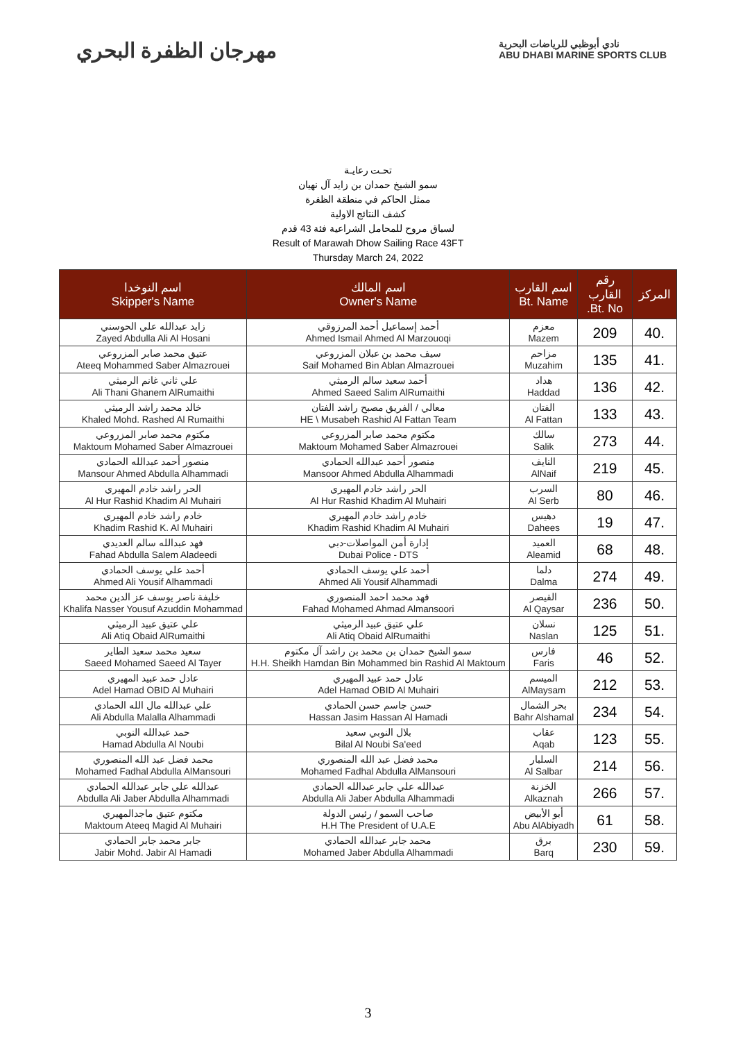مهرجان الظفرة البحري
نادي أبوظبي للرياضات البحرية
ABU DHABI MARINE SPORTS CLUB
تحـت رعايـة
سمو الشيخ حمدان بن زايد آل نهيان
ممثل الحاكم في منطقة الظفرة
كشف النتائج الاولية
لسباق مروح للمحامل الشراعية فئة 43 قدم
Result of Marawah Dhow Sailing Race 43FT
Thursday March 24, 2022
| المركز | رقم القارب Bt. No. | اسم القارب Bt. Name | اسم المالك Owner's Name | اسم النوخدا Skipper's Name |
| --- | --- | --- | --- | --- |
| 40. | 209 | معزم Mazem | أحمد إسماعيل أحمد المرزوقي Ahmed Ismail Ahmed Al Marzouoqi | زايد عبدالله علي الحوسني Zayed Abdulla Ali Al Hosani |
| 41. | 135 | مزاحم Muzahim | سيف محمد بن عبلان المزروعي Saif Mohamed Bin Ablan Almazrouei | عتيق محمد صابر المزروعي Ateeq Mohammed Saber Almazrouei |
| 42. | 136 | هداد Haddad | أحمد سعيد سالم الرميثي Ahmed Saeed Salim AlRumaithi | علي ثاني غانم الرميثي Ali Thani Ghanem AlRumaithi |
| 43. | 133 | الفتان Al Fattan | معالي / الفريق مصبح راشد الفتان HE \ Musabeh Rashid Al Fattan Team | خالد محمد راشد الرميثي Khaled Mohd. Rashed Al Rumaithi |
| 44. | 273 | سالك Salik | مكتوم محمد صابر المزروعي Maktoum Mohamed Saber Almazrouei | مكتوم محمد صابر المزروعي Maktoum Mohamed Saber Almazrouei |
| 45. | 219 | النايف AlNaif | منصور أحمد عبدالله الحمادي Mansoor Ahmed Abdulla Alhammadi | منصور أحمد عبدالله الحمادي Mansour Ahmed Abdulla Alhammadi |
| 46. | 80 | السرب Al Serb | الحر راشد خادم المهيري Al Hur Rashid Khadim Al Muhairi | الحر راشد خادم المهيري Al Hur Rashid Khadim Al Muhairi |
| 47. | 19 | دهيس Dahees | خادم راشد خادم المهيري Khadim Rashid Khadim Al Muhairi | خادم راشد خادم المهيري Khadim Rashid K. Al Muhairi |
| 48. | 68 | العميد Aleamid | إدارة أمن المواصلات-دبي Dubai Police - DTS | فهد عبدالله سالم العديدي Fahad Abdulla Salem Aladeedi |
| 49. | 274 | دلما Dalma | أحمد علي يوسف الحمادي Ahmed Ali Yousif Alhammadi | أحمد علي يوسف الحمادي Ahmed Ali Yousif Alhammadi |
| 50. | 236 | القيصر Al Qaysar | فهد محمد احمد المنصوري Fahad Mohamed Ahmad Almansoori | خليفة ناصر يوسف عز الدين محمد Khalifa Nasser Yousuf Azuddin Mohammad |
| 51. | 125 | نسلان Naslan | علي عتيق عبيد الرميثي Ali Atiq Obaid AlRumaithi | علي عتيق عبيد الرميثي Ali Atiq Obaid AlRumaithi |
| 52. | 46 | فارس Faris | سمو الشيخ حمدان بن محمد بن راشد آل مكتوم H.H. Sheikh Hamdan Bin Mohammed bin Rashid Al Maktoum | سعيد محمد سعيد الطاير Saeed Mohamed Saeed Al Tayer |
| 53. | 212 | الميسم AlMaysam | عادل حمد عبيد المهيري Adel Hamad OBID Al Muhairi | عادل حمد عبيد المهيري Adel Hamad OBID Al Muhairi |
| 54. | 234 | بحر الشمال Bahr Alshamal | حسن جاسم حسن الحمادي Hassan Jasim Hassan Al Hamadi | علي عبدالله مال الله الحمادي Ali Abdulla Malalla Alhammadi |
| 55. | 123 | عقاب Aqab | بلال النوبي سعيد Bilal Al Noubi Sa'eed | حمد عبدالله النوبي Hamad Abdulla Al Noubi |
| 56. | 214 | السلبار Al Salbar | محمد فضل عبد الله المنصوري Mohamed Fadhal Abdulla AlMansouri | محمد فضل عبد الله المنصوري Mohamed Fadhal Abdulla AlMansouri |
| 57. | 266 | الخزنة Alkaznah | عبدالله علي جابر عبدالله الحمادي Abdulla Ali Jaber Abdulla Alhammadi | عبدالله علي جابر عبدالله الحمادي Abdulla Ali Jaber Abdulla Alhammadi |
| 58. | 61 | أبو الأبيض Abu AlAbiyadh | صاحب السمو / رئيس الدولة H.H The President of U.A.E | مكتوم عتيق ماجدالمهيري Maktoum Ateeq Magid Al Muhairi |
| 59. | 230 | برق Barq | محمد جابر عبدالله الحمادي Mohamed Jaber Abdulla Alhammadi | جابر محمد جابر الحمادي Jabir Mohd. Jabir Al Hamadi |
3